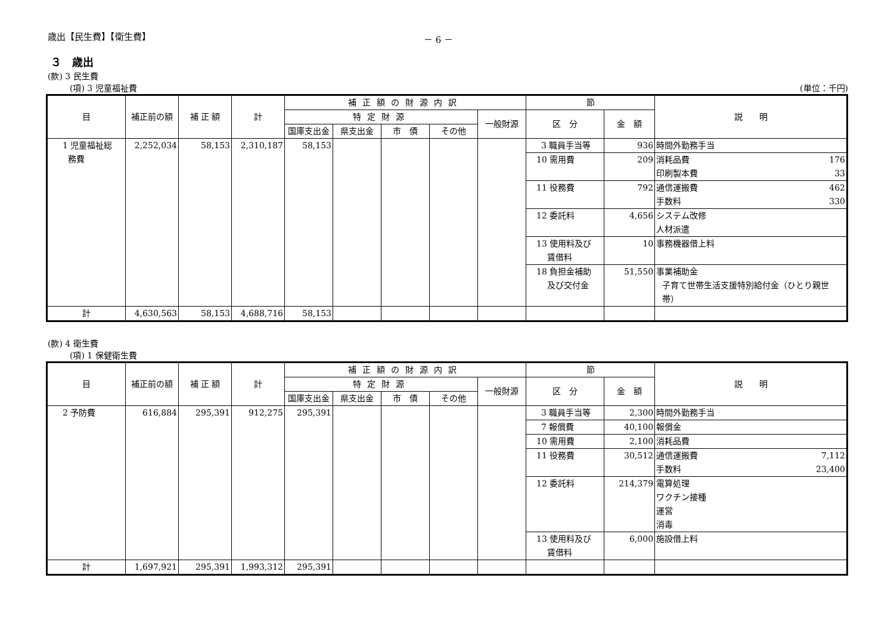歳出【民生費】【衛生費】 － 6 －
３　歳出
(款) 3 民生費
(項) 3 児童福祉費 (単位：千円)
| 目 | 補正前の額 | 補 正 額 | 計 | 補正額の財源内訳 | | | | | 節 | | 説 明 |
| --- | --- | --- | --- | --- | --- | --- | --- | --- | --- | --- | --- |
| | | | | 特定財源 | | | | 一般財源 | 区 分 | 金 額 | |
| | | | | 国庫支出金 | 県支出金 | 市 債 | その他 | | | | |
| 1 児童福祉総 務費 | 2,252,034 | 58,153 | 2,310,187 | 58,153 | | | | | 3 職員手当等 | 936 | 時間外勤務手当 |
| | | | | | | | | | 10 需用費 | 209 | 消耗品費 176 印刷製本費 33 |
| | | | | | | | | | 11 役務費 | 792 | 通信運搬費 462 手数料 330 |
| | | | | | | | | | 12 委託料 | 4,656 | システム改修 人材派遣 |
| | | | | | | | | | 13 使用料及び 賃借料 | 10 | 事務機器借上料 |
| | | | | | | | | | 18 負担金補助 及び交付金 | 51,550 | 事業補助金 子育て世帯生活支援特別給付金（ひとり親世帯） |
| 計 | 4,630,563 | 58,153 | 4,688,716 | 58,153 | | | | | | | |
(款) 4 衛生費
(項) 1 保健衛生費
| 目 | 補正前の額 | 補 正 額 | 計 | 補正額の財源内訳 | | | | | 節 | | 説 明 |
| --- | --- | --- | --- | --- | --- | --- | --- | --- | --- | --- | --- |
| | | | | 特定財源 | | | | 一般財源 | 区 分 | 金 額 | |
| | | | | 国庫支出金 | 県支出金 | 市 債 | その他 | | | | |
| 2 予防費 | 616,884 | 295,391 | 912,275 | 295,391 | | | | | 3 職員手当等 | 2,300 | 時間外勤務手当 |
| | | | | | | | | | 7 報償費 | 40,100 | 報償金 |
| | | | | | | | | | 10 需用費 | 2,100 | 消耗品費 |
| | | | | | | | | | 11 役務費 | 30,512 | 通信運搬費 7,112 手数料 23,400 |
| | | | | | | | | | 12 委託料 | 214,379 | 電算処理 ワクチン接種 運営 消毒 |
| | | | | | | | | | 13 使用料及び 賃借料 | 6,000 | 施設借上料 |
| 計 | 1,697,921 | 295,391 | 1,993,312 | 295,391 | | | | | | | |